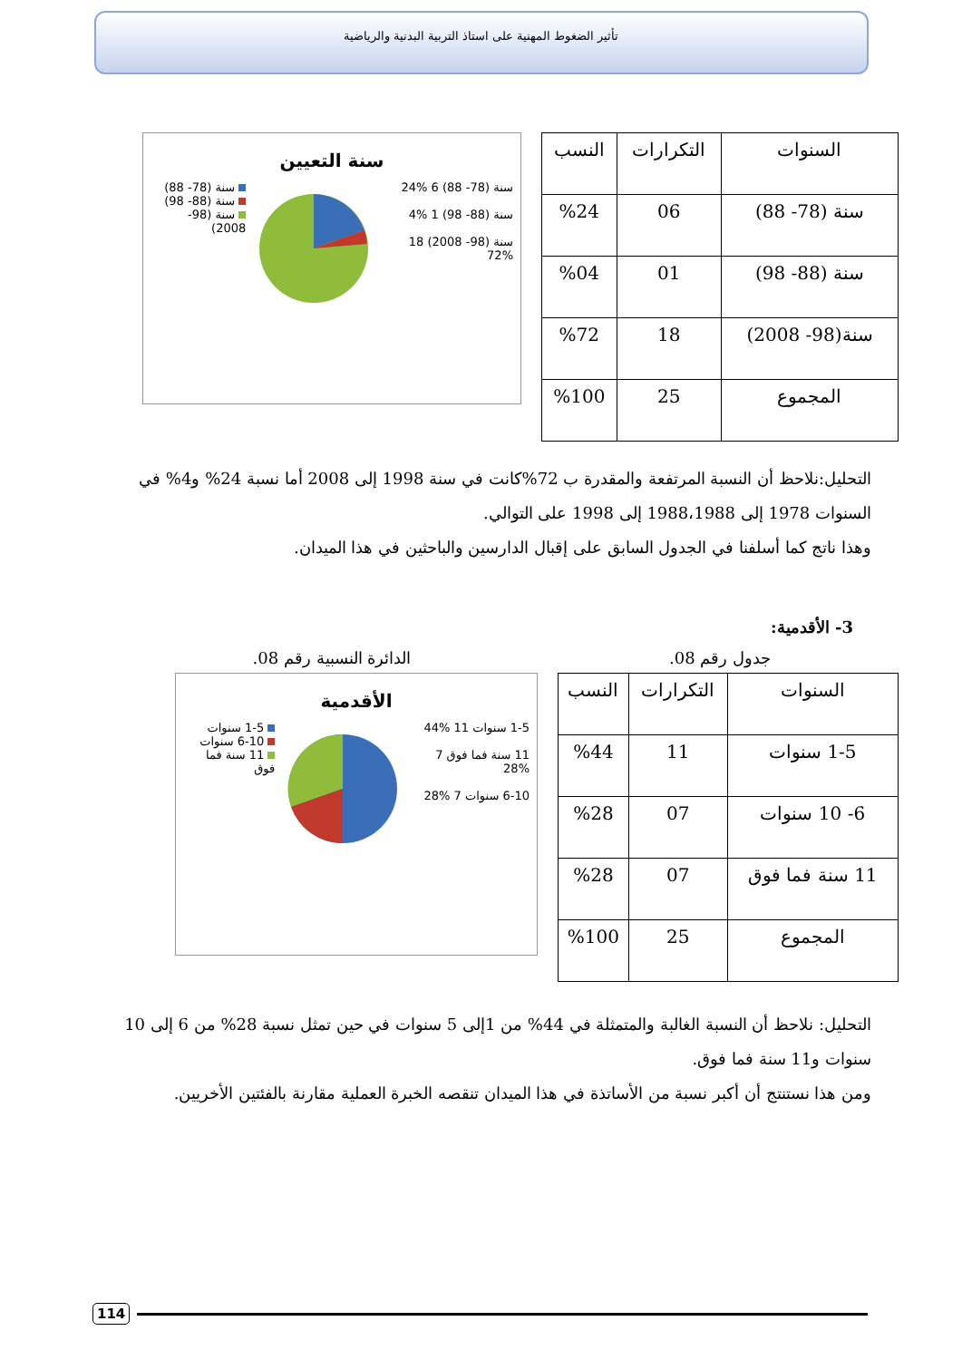تأثير الضغوط المهنية على استاذ التربية البدنية والرياضية
| السنوات | التكرارات | النسب |
| --- | --- | --- |
| سنة (78- 88) | 06 | %24 |
| سنة (88- 98) | 01 | %04 |
| سنة(98- 2008) | 18 | %72 |
| المجموع | 25 | %100 |
سنة التعيين
سنة (78- 88) 6 %24
سنة (88- 98) 1 %4
سنة (98- 2008) 18 %72
سنة (78- 88)
سنة (88- 98)
سنة (98- 2008)
التحليل:نلاحظ أن النسبة المرتفعة والمقدرة ب 72%كانت في سنة 1998 إلى 2008 أما نسبة 24% و4% في السنوات 1978 إلى 1988،1988 إلى 1998 على التوالي.
وهذا ناتج كما أسلفنا في الجدول السابق على إقبال الدارسين والباحثين في هذا الميدان.
3- الأقدمية:
جدول رقم 08. الدائرة النسبية رقم 08.
| السنوات | التكرارات | النسب |
| --- | --- | --- |
| 1-5 سنوات | 11 | %44 |
| 6- 10 سنوات | 07 | %28 |
| 11 سنة فما فوق | 07 | %28 |
| المجموع | 25 | %100 |
الأقدمية
1-5 سنوات 11 %44
11 سنة فما فوق 7 %28
6-10 سنوات 7 %28
1-5 سنوات
6-10 سنوات
11 سنة فما فوق
التحليل: نلاحظ أن النسبة الغالبة والمتمثلة في 44% من 1إلى 5 سنوات في حين تمثل نسبة 28% من 6 إلى 10 سنوات و11 سنة فما فوق.
ومن هذا نستنتج أن أكبر نسبة من الأساتذة في هذا الميدان تنقصه الخبرة العملية مقارنة بالفئتين الأخريين.
114